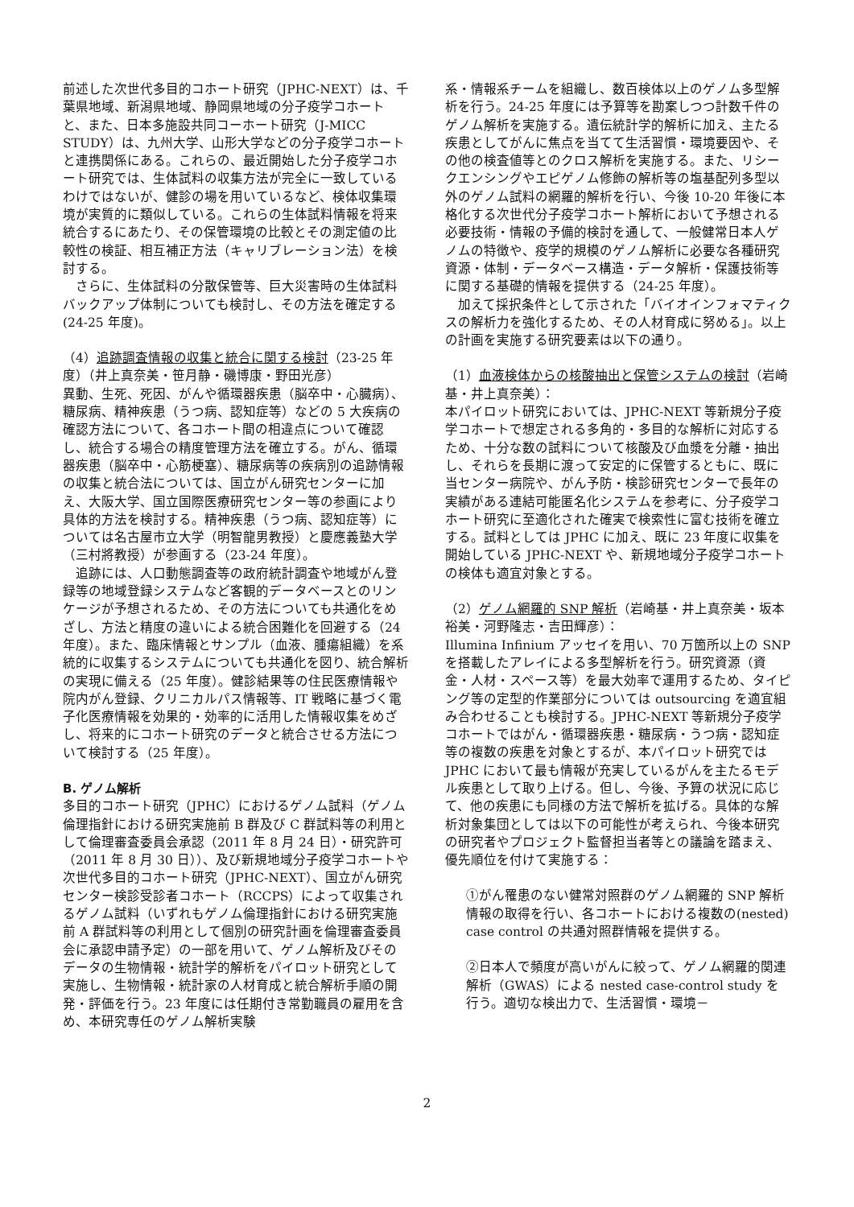前述した次世代多目的コホート研究（JPHC-NEXT）は、千葉県地域、新潟県地域、静岡県地域の分子疫学コホートと、また、日本多施設共同コーホート研究（J-MICC STUDY）は、九州大学、山形大学などの分子疫学コホートと連携関係にある。これらの、最近開始した分子疫学コホート研究では、生体試料の収集方法が完全に一致しているわけではないが、健診の場を用いているなど、検体収集環境が実質的に類似している。これらの生体試料情報を将来統合するにあたり、その保管環境の比較とその測定値の比較性の検証、相互補正方法（キャリブレーション法）を検討する。
　さらに、生体試料の分散保管等、巨大災害時の生体試料バックアップ体制についても検討し、その方法を確定する(24-25 年度)。
（4）追跡調査情報の収集と統合に関する検討（23-25 年度）（井上真奈美・笹月静・磯博康・野田光彦）
異動、生死、死因、がんや循環器疾患（脳卒中・心臓病）、糖尿病、精神疾患（うつ病、認知症等）などの 5 大疾病の確認方法について、各コホート間の相違点について確認し、統合する場合の精度管理方法を確立する。がん、循環器疾患（脳卒中・心筋梗塞）、糖尿病等の疾病別の追跡情報の収集と統合法については、国立がん研究センターに加え、大阪大学、国立国際医療研究センター等の参画により具体的方法を検討する。精神疾患（うつ病、認知症等）については名古屋市立大学（明智龍男教授）と慶應義塾大学（三村將教授）が参画する（23-24 年度）。
　追跡には、人口動態調査等の政府統計調査や地域がん登録等の地域登録システムなど客観的データベースとのリンケージが予想されるため、その方法についても共通化をめざし、方法と精度の違いによる統合困難化を回避する（24 年度）。また、臨床情報とサンプル（血液、腫瘍組織）を系統的に収集するシステムについても共通化を図り、統合解析の実現に備える（25 年度）。健診結果等の住民医療情報や院内がん登録、クリニカルパス情報等、IT 戦略に基づく電子化医療情報を効果的・効率的に活用した情報収集をめざし、将来的にコホート研究のデータと統合させる方法について検討する（25 年度）。
B. ゲノム解析
多目的コホート研究（JPHC）におけるゲノム試料（ゲノム倫理指針における研究実施前 B 群及び C 群試料等の利用として倫理審査委員会承認（2011 年 8 月 24 日）・研究許可（2011 年 8 月 30 日））、及び新規地域分子疫学コホートや次世代多目的コホート研究（JPHC-NEXT）、国立がん研究センター検診受診者コホート（RCCPS）によって収集されるゲノム試料（いずれもゲノム倫理指針における研究実施前 A 群試料等の利用として個別の研究計画を倫理審査委員会に承認申請予定）の一部を用いて、ゲノム解析及びそのデータの生物情報・統計学的解析をパイロット研究として実施し、生物情報・統計家の人材育成と統合解析手順の開発・評価を行う。23 年度には任期付き常勤職員の雇用を含め、本研究専任のゲノム解析実験
系・情報系チームを組織し、数百検体以上のゲノム多型解析を行う。24-25 年度には予算等を勘案しつつ計数千件のゲノム解析を実施する。遺伝統計学的解析に加え、主たる疾患としてがんに焦点を当てて生活習慣・環境要因や、その他の検査値等とのクロス解析を実施する。また、リシークエンシングやエピゲノム修飾の解析等の塩基配列多型以外のゲノム試料の網羅的解析を行い、今後 10-20 年後に本格化する次世代分子疫学コホート解析において予想される必要技術・情報の予備的検討を通して、一般健常日本人ゲノムの特徴や、疫学的規模のゲノム解析に必要な各種研究資源・体制・データベース構造・データ解析・保護技術等に関する基礎的情報を提供する（24-25 年度）。
　加えて採択条件として示された「バイオインフォマティクスの解析力を強化するため、その人材育成に努める」。以上の計画を実施する研究要素は以下の通り。
（1）血液検体からの核酸抽出と保管システムの検討（岩崎基・井上真奈美）：
本パイロット研究においては、JPHC-NEXT 等新規分子疫学コホートで想定される多角的・多目的な解析に対応するため、十分な数の試料について核酸及び血漿を分離・抽出し、それらを長期に渡って安定的に保管するともに、既に当センター病院や、がん予防・検診研究センターで長年の実績がある連結可能匿名化システムを参考に、分子疫学コホート研究に至適化された確実で検索性に富む技術を確立する。試料としては JPHC に加え、既に 23 年度に収集を開始している JPHC-NEXT や、新規地域分子疫学コホートの検体も適宜対象とする。
（2）ゲノム網羅的 SNP 解析（岩崎基・井上真奈美・坂本裕美・河野隆志・吉田輝彦）：
Illumina Infinium アッセイを用い、70 万箇所以上の SNP を搭載したアレイによる多型解析を行う。研究資源（資金・人材・スペース等）を最大効率で運用するため、タイピング等の定型的作業部分については outsourcing を適宜組み合わせることも検討する。JPHC-NEXT 等新規分子疫学コホートではがん・循環器疾患・糖尿病・うつ病・認知症等の複数の疾患を対象とするが、本パイロット研究では JPHC において最も情報が充実しているがんを主たるモデル疾患として取り上げる。但し、今後、予算の状況に応じて、他の疾患にも同様の方法で解析を拡げる。具体的な解析対象集団としては以下の可能性が考えられ、今後本研究の研究者やプロジェクト監督担当者等との議論を踏まえ、優先順位を付けて実施する：
①がん罹患のない健常対照群のゲノム網羅的 SNP 解析情報の取得を行い、各コホートにおける複数の(nested) case control の共通対照群情報を提供する。
②日本人で頻度が高いがんに絞って、ゲノム網羅的関連解析（GWAS）による nested case-control study を行う。適切な検出力で、生活習慣・環境－
2